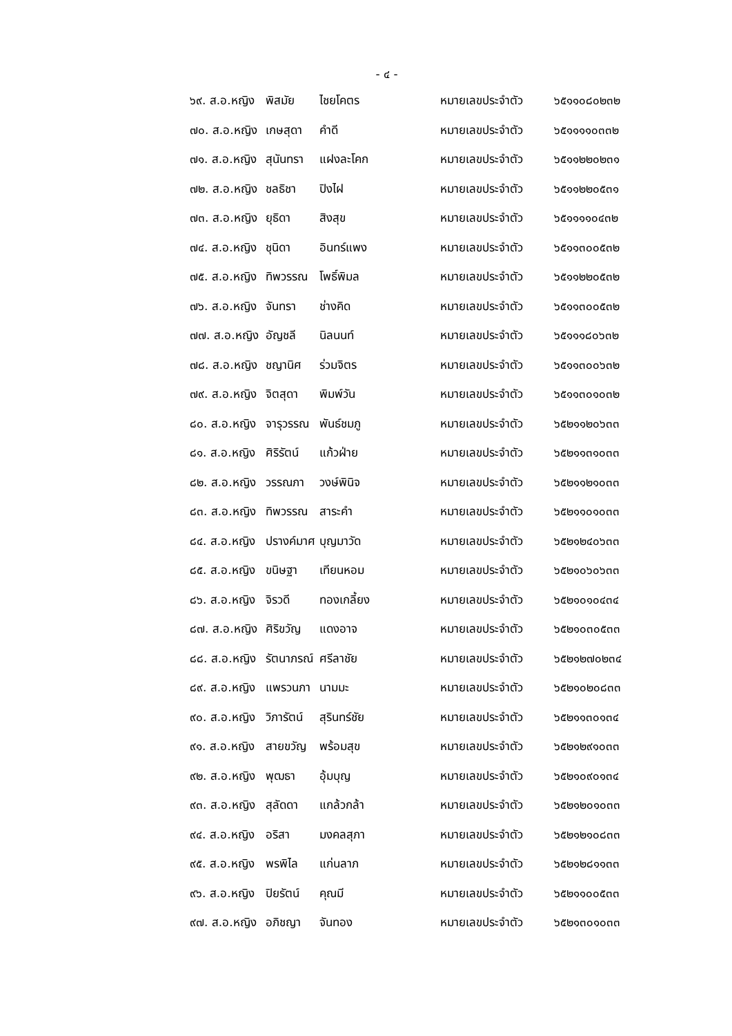- ๔ -
๖๙. ส.อ.หญิง พิสมัย ไชยโคตร หมายเลขประจำตัว ๖๕๑๑๐๘๐๒๓๒
๗๐. ส.อ.หญิง เกษสุดา คำดี หมายเลขประจำตัว ๖๕๑๑๑๑๐๓๓๒
๗๑. ส.อ.หญิง สุนันทรา แฝงละโคก หมายเลขประจำตัว ๖๕๑๑๒๒๐๒๓๑
๗๒. ส.อ.หญิง ชลธิชา ปิงไฝ หมายเลขประจำตัว ๖๕๑๑๒๒๐๕๓๑
๗๓. ส.อ.หญิง ยุธิดา สิงสุข หมายเลขประจำตัว ๖๕๑๑๑๑๐๔๓๒
๗๔. ส.อ.หญิง ชุนิดา อินทร์แพง หมายเลขประจำตัว ๖๕๑๑๓๐๐๕๓๒
๗๕. ส.อ.หญิง ทิพวรรณ โพธิ์พิมล หมายเลขประจำตัว ๖๕๑๑๒๒๐๕๓๒
๗๖. ส.อ.หญิง จันทรา ช่างคิด หมายเลขประจำตัว ๖๕๑๑๓๐๐๕๓๒
๗๗. ส.อ.หญิง อัญชลี นิลนนท์ หมายเลขประจำตัว ๖๕๑๑๑๘๐๖๓๒
๗๘. ส.อ.หญิง ชญานิศ ร่วมจิตร หมายเลขประจำตัว ๖๕๑๑๓๐๐๖๓๒
๗๙. ส.อ.หญิง จิตสุดา พิมพ์วัน หมายเลขประจำตัว ๖๕๑๑๓๐๑๐๓๒
๘๐. ส.อ.หญิง จารุวรรณ พันธ์ชมภู หมายเลขประจำตัว ๖๕๒๑๑๒๐๖๓๓
๘๑. ส.อ.หญิง ศิริรัตน์ แก้วฝ่าย หมายเลขประจำตัว ๖๕๒๑๑๓๑๐๓๓
๘๒. ส.อ.หญิง วรรณภา วงษ์พินิจ หมายเลขประจำตัว ๖๕๒๑๑๒๑๐๓๓
๘๓. ส.อ.หญิง ทิพวรรณ สาระคำ หมายเลขประจำตัว ๖๕๒๑๑๐๑๐๓๓
๘๔. ส.อ.หญิง ปรางค์มาศ บุญมาวัด หมายเลขประจำตัว ๖๕๒๑๒๔๐๖๓๓
๘๕. ส.อ.หญิง ขนิษฐา เทียนหอม หมายเลขประจำตัว ๖๕๒๑๐๖๐๖๓๓
๘๖. ส.อ.หญิง จิรวดี ทองเกลี้ยง หมายเลขประจำตัว ๖๕๒๑๐๑๐๔๓๔
๘๗. ส.อ.หญิง ศิริขวัญ แดงอาจ หมายเลขประจำตัว ๖๕๒๑๐๓๐๕๓๓
๘๘. ส.อ.หญิง รัตนาภรณ์ ศรีลาชัย หมายเลขประจำตัว ๖๕๒๑๒๗๐๒๓๔
๘๙. ส.อ.หญิง แพรวนภา นามมะ หมายเลขประจำตัว ๖๕๒๑๐๒๐๘๓๓
๙๐. ส.อ.หญิง วิภารัตน์ สุรินทร์ชัย หมายเลขประจำตัว ๖๕๒๑๑๓๐๑๓๔
๙๑. ส.อ.หญิง สายขวัญ พร้อมสุข หมายเลขประจำตัว ๖๕๒๑๒๙๑๐๓๓
๙๒. ส.อ.หญิง พุฒธา อุ้มบุญ หมายเลขประจำตัว ๖๕๒๑๐๙๐๑๓๔
๙๓. ส.อ.หญิง สุลัดดา แกล้วกล้า หมายเลขประจำตัว ๖๕๒๑๒๐๑๐๓๓
๙๔. ส.อ.หญิง อริสา มงคลสุภา หมายเลขประจำตัว ๖๕๒๑๒๑๐๘๓๓
๙๕. ส.อ.หญิง พรพิไล แก่นลาภ หมายเลขประจำตัว ๖๕๒๑๒๘๑๑๓๓
๙๖. ส.อ.หญิง ปิยรัตน์ คุณมี หมายเลขประจำตัว ๖๕๒๑๑๐๐๕๓๓
๙๗. ส.อ.หญิง อภิชญา จันทอง หมายเลขประจำตัว ๖๕๒๑๓๐๑๐๓๓